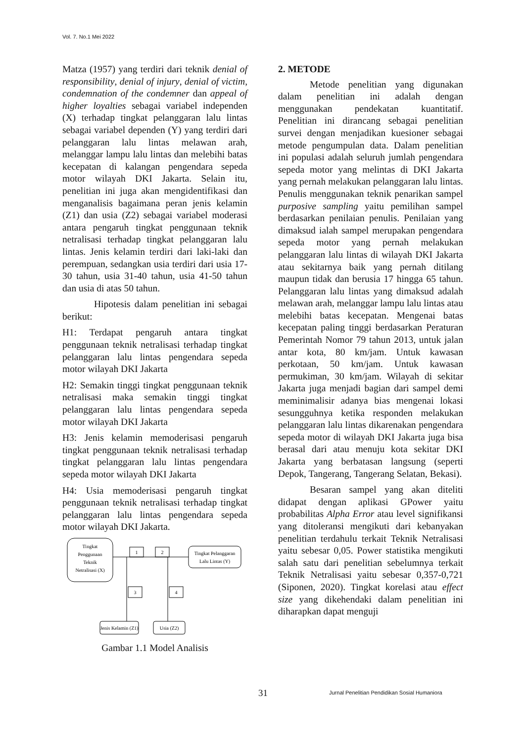Vol. 7. No.1 Mei 2022
Matza (1957) yang terdiri dari teknik denial of responsibility, denial of injury, denial of victim, condemnation of the condemner dan appeal of higher loyalties sebagai variabel independen (X) terhadap tingkat pelanggaran lalu lintas sebagai variabel dependen (Y) yang terdiri dari pelanggaran lalu lintas melawan arah, melanggar lampu lalu lintas dan melebihi batas kecepatan di kalangan pengendara sepeda motor wilayah DKI Jakarta. Selain itu, penelitian ini juga akan mengidentifikasi dan menganalisis bagaimana peran jenis kelamin (Z1) dan usia (Z2) sebagai variabel moderasi antara pengaruh tingkat penggunaan teknik netralisasi terhadap tingkat pelanggaran lalu lintas. Jenis kelamin terdiri dari laki-laki dan perempuan, sedangkan usia terdiri dari usia 17-30 tahun, usia 31-40 tahun, usia 41-50 tahun dan usia di atas 50 tahun.
Hipotesis dalam penelitian ini sebagai berikut:
H1: Terdapat pengaruh antara tingkat penggunaan teknik netralisasi terhadap tingkat pelanggaran lalu lintas pengendara sepeda motor wilayah DKI Jakarta
H2: Semakin tinggi tingkat penggunaan teknik netralisasi maka semakin tinggi tingkat pelanggaran lalu lintas pengendara sepeda motor wilayah DKI Jakarta
H3: Jenis kelamin memoderisasi pengaruh tingkat penggunaan teknik netralisasi terhadap tingkat pelanggaran lalu lintas pengendara sepeda motor wilayah DKI Jakarta
H4: Usia memoderisasi pengaruh tingkat penggunaan teknik netralisasi terhadap tingkat pelanggaran lalu lintas pengendara sepeda motor wilayah DKI Jakarta.
Tingkat
Penggunaan
Teknik
Netralisasi (X)
1
2
Tingkat Pelanggaran
Lalu Lintas (Y)
3
4
Jenis Kelamin (Z1)
Usia (Z2)
Gambar 1.1 Model Analisis
2. METODE
Metode penelitian yang digunakan dalam penelitian ini adalah dengan menggunakan pendekatan kuantitatif. Penelitian ini dirancang sebagai penelitian survei dengan menjadikan kuesioner sebagai metode pengumpulan data. Dalam penelitian ini populasi adalah seluruh jumlah pengendara sepeda motor yang melintas di DKI Jakarta yang pernah melakukan pelanggaran lalu lintas. Penulis menggunakan teknik penarikan sampel purposive sampling yaitu pemilihan sampel berdasarkan penilaian penulis. Penilaian yang dimaksud ialah sampel merupakan pengendara sepeda motor yang pernah melakukan pelanggaran lalu lintas di wilayah DKI Jakarta atau sekitarnya baik yang pernah ditilang maupun tidak dan berusia 17 hingga 65 tahun. Pelanggaran lalu lintas yang dimaksud adalah melawan arah, melanggar lampu lalu lintas atau melebihi batas kecepatan. Mengenai batas kecepatan paling tinggi berdasarkan Peraturan Pemerintah Nomor 79 tahun 2013, untuk jalan antar kota, 80 km/jam. Untuk kawasan perkotaan, 50 km/jam. Untuk kawasan permukiman, 30 km/jam. Wilayah di sekitar Jakarta juga menjadi bagian dari sampel demi meminimalisir adanya bias mengenai lokasi sesungguhnya ketika responden melakukan pelanggaran lalu lintas dikarenakan pengendara sepeda motor di wilayah DKI Jakarta juga bisa berasal dari atau menuju kota sekitar DKI Jakarta yang berbatasan langsung (seperti Depok, Tangerang, Tangerang Selatan, Bekasi).
Besaran sampel yang akan diteliti didapat dengan aplikasi GPower yaitu probabilitas Alpha Error atau level signifikansi yang ditoleransi mengikuti dari kebanyakan penelitian terdahulu terkait Teknik Netralisasi yaitu sebesar 0,05. Power statistika mengikuti salah satu dari penelitian sebelumnya terkait Teknik Netralisasi yaitu sebesar 0,357-0,721 (Siponen, 2020). Tingkat korelasi atau effect size yang dikehendaki dalam penelitian ini diharapkan dapat menguji
31 Jurnal Penelitian Pendidikan Sosial Humaniora